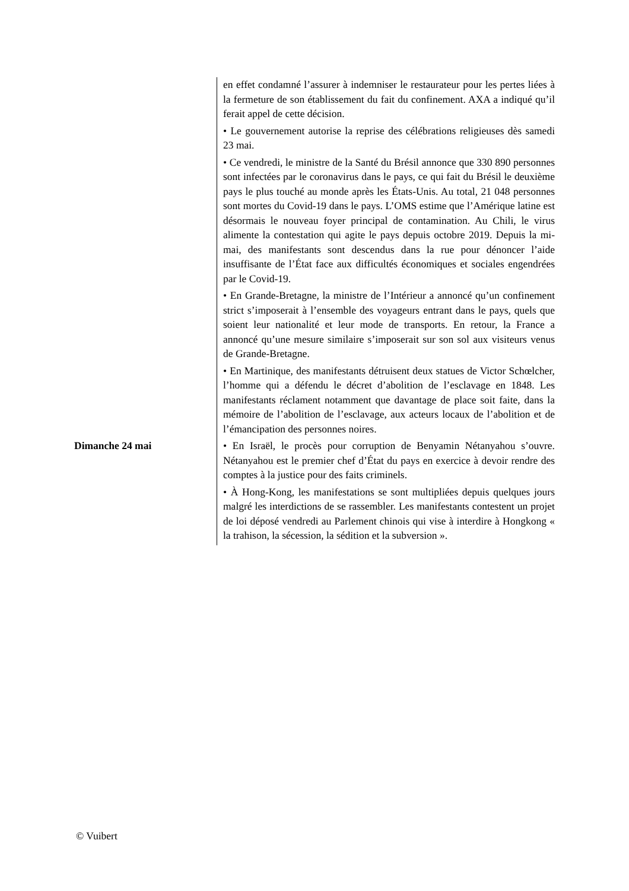| | en effet condamné l’assurer à indemniser le restaurateur pour les pertes liées à la fermeture de son établissement du fait du confinement. AXA a indiqué qu’il ferait appel de cette décision. |
| | • Le gouvernement autorise la reprise des célébrations religieuses dès samedi 23 mai. |
| | • Ce vendredi, le ministre de la Santé du Brésil annonce que 330 890 personnes sont infectées par le coronavirus dans le pays, ce qui fait du Brésil le deuxième pays le plus touché au monde après les États-Unis. Au total, 21 048 personnes sont mortes du Covid-19 dans le pays. L’OMS estime que l’Amérique latine est désormais le nouveau foyer principal de contamination. Au Chili, le virus alimente la contestation qui agite le pays depuis octobre 2019. Depuis la mi-mai, des manifestants sont descendus dans la rue pour dénoncer l’aide insuffisante de l’État face aux difficultés économiques et sociales engendrées par le Covid-19. |
| | • En Grande-Bretagne, la ministre de l’Intérieur a annoncé qu’un confinement strict s’imposerait à l’ensemble des voyageurs entrant dans le pays, quels que soient leur nationalité et leur mode de transports. En retour, la France a annoncé qu’une mesure similaire s’imposerait sur son sol aux visiteurs venus de Grande-Bretagne. |
| | • En Martinique, des manifestants détruisent deux statues de Victor Schœlcher, l’homme qui a défendu le décret d’abolition de l’esclavage en 1848. Les manifestants réclament notamment que davantage de place soit faite, dans la mémoire de l’abolition de l’esclavage, aux acteurs locaux de l’abolition et de l’émancipation des personnes noires. |
| Dimanche 24 mai | • En Israël, le procès pour corruption de Benyamin Nétanyahou s’ouvre. Nétanyahou est le premier chef d’État du pays en exercice à devoir rendre des comptes à la justice pour des faits criminels. |
| | • À Hong-Kong, les manifestations se sont multipliées depuis quelques jours malgré les interdictions de se rassembler. Les manifestants contestent un projet de loi déposé vendredi au Parlement chinois qui vise à interdire à Hongkong « la trahison, la sécession, la sédition et la subversion ». |
© Vuibert